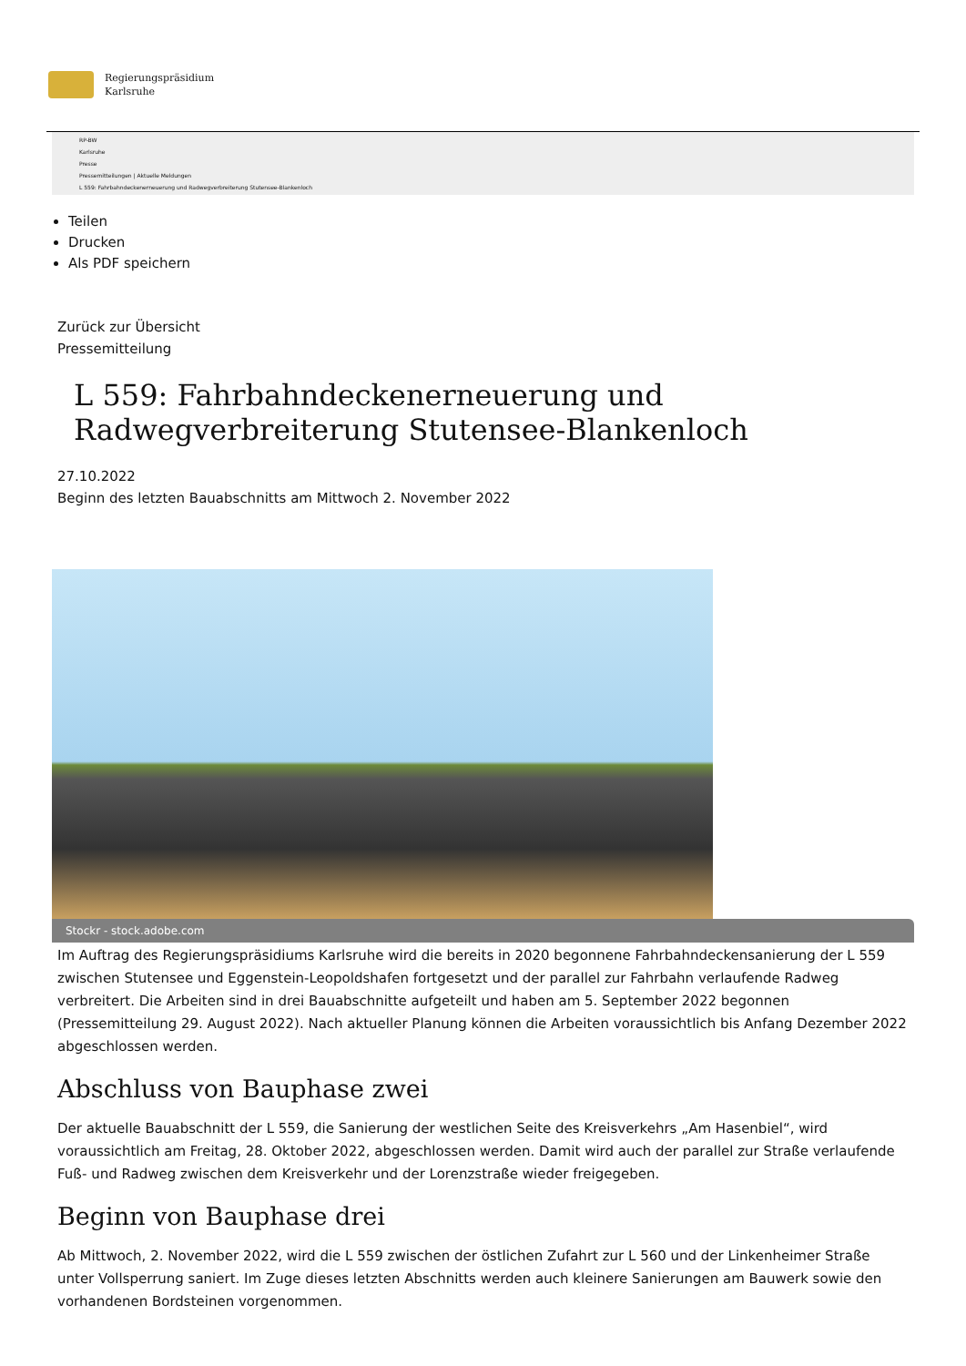Regierungspräsidium
Karlsruhe
RP-BW
Karlsruhe
Presse
Pressemitteilungen | Aktuelle Meldungen
L 559: Fahrbahndeckenerneuerung und Radwegverbreiterung Stutensee-Blankenloch
Teilen
Drucken
Als PDF speichern
Zurück zur Übersicht
Pressemitteilung
L 559: Fahrbahndeckenerneuerung und
Radwegverbreiterung Stutensee-Blankenloch
27.10.2022
Beginn des letzten Bauabschnitts am Mittwoch 2. November 2022
Stockr - stock.adobe.com
Im Auftrag des Regierungspräsidiums Karlsruhe wird die bereits in 2020 begonnene Fahrbahndeckensanierung der L 559 zwischen Stutensee und Eggenstein-Leopoldshafen fortgesetzt und der parallel zur Fahrbahn verlaufende Radweg verbreitert. Die Arbeiten sind in drei Bauabschnitte aufgeteilt und haben am 5. September 2022 begonnen (Pressemitteilung 29. August 2022). Nach aktueller Planung können die Arbeiten voraussichtlich bis Anfang Dezember 2022 abgeschlossen werden.
Abschluss von Bauphase zwei
Der aktuelle Bauabschnitt der L 559, die Sanierung der westlichen Seite des Kreisverkehrs „Am Hasenbiel“, wird voraussichtlich am Freitag, 28. Oktober 2022, abgeschlossen werden. Damit wird auch der parallel zur Straße verlaufende Fuß- und Radweg zwischen dem Kreisverkehr und der Lorenzstraße wieder freigegeben.
Beginn von Bauphase drei
Ab Mittwoch, 2. November 2022, wird die L 559 zwischen der östlichen Zufahrt zur L 560 und der Linkenheimer Straße unter Vollsperrung saniert. Im Zuge dieses letzten Abschnitts werden auch kleinere Sanierungen am Bauwerk sowie den vorhandenen Bordsteinen vorgenommen.